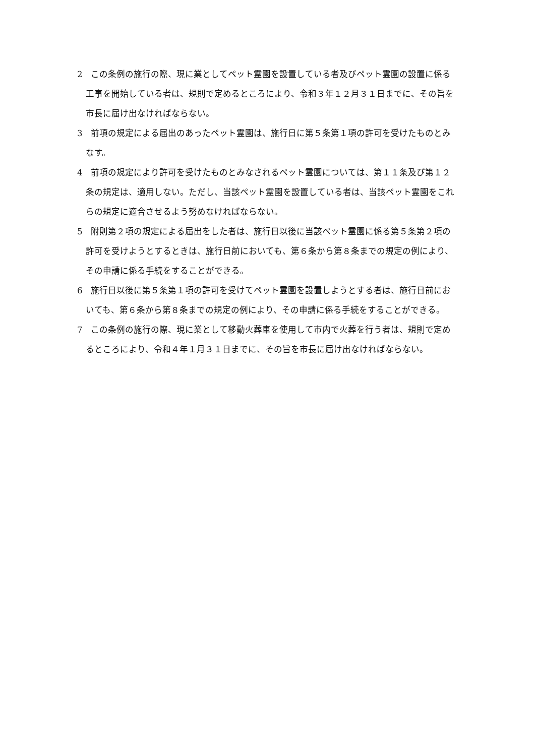2　この条例の施行の際、現に業としてペット霊園を設置している者及びペット霊園の設置に係る工事を開始している者は、規則で定めるところにより、令和３年１２月３１日までに、その旨を市長に届け出なければならない。
3　前項の規定による届出のあったペット霊園は、施行日に第５条第１項の許可を受けたものとみなす。
4　前項の規定により許可を受けたものとみなされるペット霊園については、第１１条及び第１２条の規定は、適用しない。ただし、当該ペット霊園を設置している者は、当該ペット霊園をこれらの規定に適合させるよう努めなければならない。
5　附則第２項の規定による届出をした者は、施行日以後に当該ペット霊園に係る第５条第２項の許可を受けようとするときは、施行日前においても、第６条から第８条までの規定の例により、その申請に係る手続をすることができる。
6　施行日以後に第５条第１項の許可を受けてペット霊園を設置しようとする者は、施行日前においても、第６条から第８条までの規定の例により、その申請に係る手続をすることができる。
7　この条例の施行の際、現に業として移動火葬車を使用して市内で火葬を行う者は、規則で定めるところにより、令和４年１月３１日までに、その旨を市長に届け出なければならない。